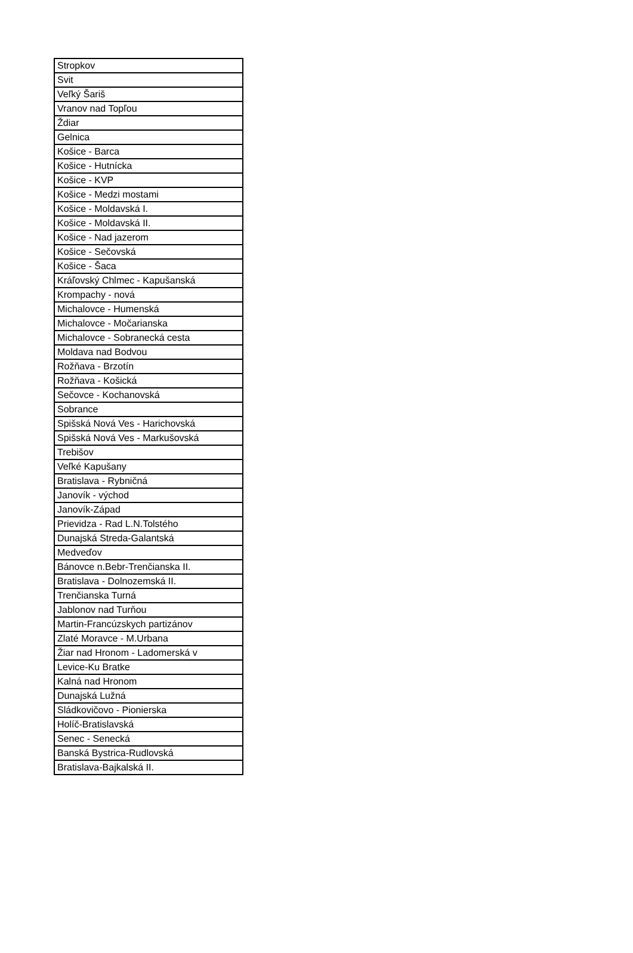| Stropkov |
| Svit |
| Veľký Šariš |
| Vranov nad Topľou |
| Ždiar |
| Gelnica |
| Košice - Barca |
| Košice - Hutnícka |
| Košice - KVP |
| Košice - Medzi mostami |
| Košice - Moldavská I. |
| Košice - Moldavská II. |
| Košice - Nad jazerom |
| Košice - Sečovská |
| Košice - Šaca |
| Kráľovský Chlmec - Kapušanská |
| Krompachy - nová |
| Michalovce - Humenská |
| Michalovce - Močarianska |
| Michalovce - Sobranecká cesta |
| Moldava nad Bodvou |
| Rožňava - Brzotín |
| Rožňava - Košická |
| Sečovce - Kochanovská |
| Sobrance |
| Spišská Nová Ves - Harichovská |
| Spišská Nová Ves - Markušovská |
| Trebišov |
| Veľké Kapušany |
| Bratislava - Rybničná |
| Janovík - východ |
| Janovík-Západ |
| Prievidza - Rad L.N.Tolstého |
| Dunajská Streda-Galantská |
| Medveďov |
| Bánovce n.Bebr-Trenčianska II. |
| Bratislava - Dolnozemská II. |
| Trenčianska Turná |
| Jablonov nad Turňou |
| Martin-Francúzskych partizánov |
| Zlaté Moravce - M.Urbana |
| Žiar nad Hronom - Ladomerská v |
| Levice-Ku Bratke |
| Kalná nad Hronom |
| Dunajská Lužná |
| Sládkovičovo - Pionierska |
| Holíč-Bratislavská |
| Senec - Senecká |
| Banská Bystrica-Rudlovská |
| Bratislava-Bajkalská II. |